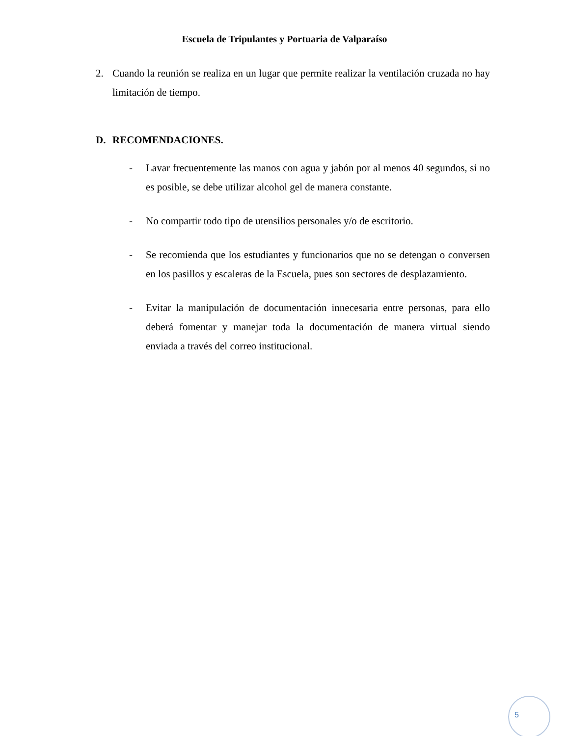Escuela de Tripulantes y Portuaria de Valparaíso
2. Cuando la reunión se realiza en un lugar que permite realizar la ventilación cruzada no hay limitación de tiempo.
D. RECOMENDACIONES.
- Lavar frecuentemente las manos con agua y jabón por al menos 40 segundos, si no es posible, se debe utilizar alcohol gel de manera constante.
- No compartir todo tipo de utensilios personales y/o de escritorio.
- Se recomienda que los estudiantes y funcionarios que no se detengan o conversen en los pasillos y escaleras de la Escuela, pues son sectores de desplazamiento.
- Evitar la manipulación de documentación innecesaria entre personas, para ello deberá fomentar y manejar toda la documentación de manera virtual siendo enviada a través del correo institucional.
5